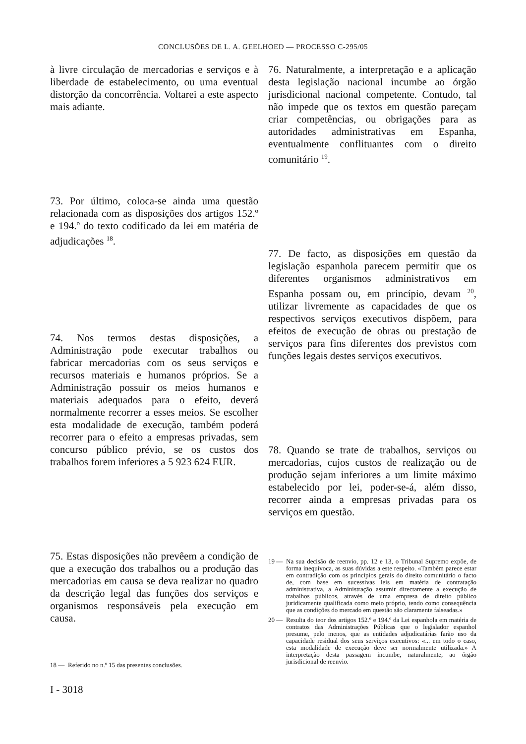CONCLUSÕES DE L. A. GEELHOED — PROCESSO C-295/05
à livre circulação de mercadorias e serviços e à liberdade de estabelecimento, ou uma eventual distorção da concorrência. Voltarei a este aspecto mais adiante.
73. Por último, coloca-se ainda uma questão relacionada com as disposições dos artigos 152.º e 194.º do texto codificado da lei em matéria de adjudicações <sup>18</sup>.
74. Nos termos destas disposições, a Administração pode executar trabalhos ou fabricar mercadorias com os seus serviços e recursos materiais e humanos próprios. Se a Administração possuir os meios humanos e materiais adequados para o efeito, deverá normalmente recorrer a esses meios. Se escolher esta modalidade de execução, também poderá recorrer para o efeito a empresas privadas, sem concurso público prévio, se os custos dos trabalhos forem inferiores a 5 923 624 EUR.
75. Estas disposições não prevêem a condição de que a execução dos trabalhos ou a produção das mercadorias em causa se deva realizar no quadro da descrição legal das funções dos serviços e organismos responsáveis pela execução em causa.
18 — Referido no n.º 15 das presentes conclusões.
I - 3018
76. Naturalmente, a interpretação e a aplicação desta legislação nacional incumbe ao órgão jurisdicional nacional competente. Contudo, tal não impede que os textos em questão pareçam criar competências, ou obrigações para as autoridades administrativas em Espanha, eventualmente conflituantes com o direito comunitário <sup>19</sup>.
77. De facto, as disposições em questão da legislação espanhola parecem permitir que os diferentes organismos administrativos em Espanha possam ou, em princípio, devam <sup>20</sup>, utilizar livremente as capacidades de que os respectivos serviços executivos dispõem, para efeitos de execução de obras ou prestação de serviços para fins diferentes dos previstos com funções legais destes serviços executivos.
78. Quando se trate de trabalhos, serviços ou mercadorias, cujos custos de realização ou de produção sejam inferiores a um limite máximo estabelecido por lei, poder-se-á, além disso, recorrer ainda a empresas privadas para os serviços em questão.
19 — Na sua decisão de reenvio, pp. 12 e 13, o Tribunal Supremo expõe, de forma inequívoca, as suas dúvidas a este respeito. «Também parece estar em contradição com os princípios gerais do direito comunitário o facto de, com base em sucessivas leis em matéria de contratação administrativa, a Administração assumir directamente a execução de trabalhos públicos, através de uma empresa de direito público juridicamente qualificada como meio próprio, tendo como consequência que as condições do mercado em questão são claramente falseadas.»
20 — Resulta do teor dos artigos 152.º e 194.º da Lei espanhola em matéria de contratos das Administrações Públicas que o legislador espanhol presume, pelo menos, que as entidades adjudicatárias farão uso da capacidade residual dos seus serviços executivos: «... em todo o caso, esta modalidade de execução deve ser normalmente utilizada.» A interpretação desta passagem incumbe, naturalmente, ao órgão jurisdicional de reenvio.